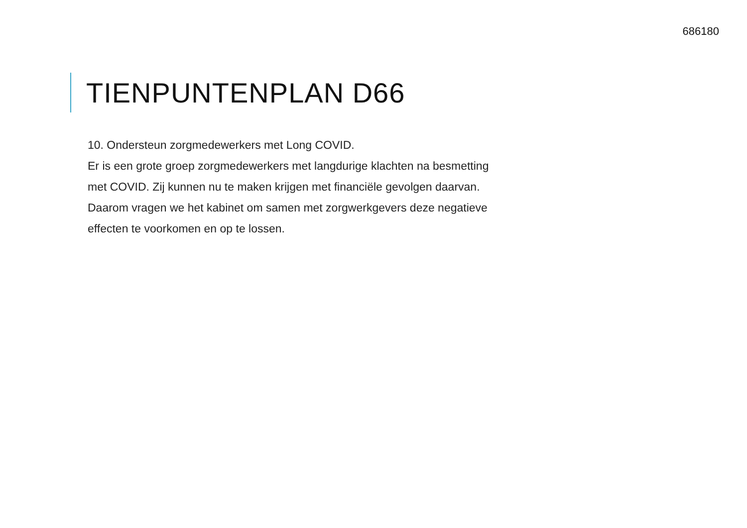686180
TIENPUNTENPLAN D66
10. Ondersteun zorgmedewerkers met Long COVID.
Er is een grote groep zorgmedewerkers met langdurige klachten na besmetting met COVID. Zij kunnen nu te maken krijgen met financiële gevolgen daarvan. Daarom vragen we het kabinet om samen met zorgwerkgevers deze negatieve effecten te voorkomen en op te lossen.